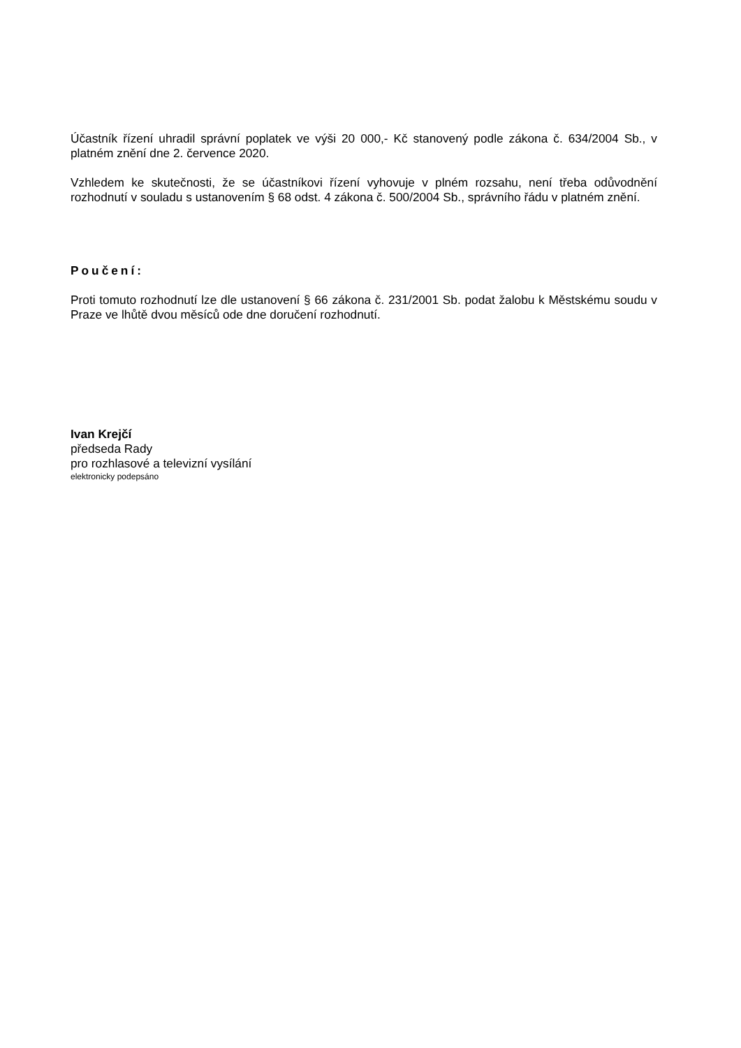Účastník řízení uhradil správní poplatek ve výši 20 000,- Kč stanovený podle zákona č. 634/2004 Sb., v platném znění dne 2. července 2020.
Vzhledem ke skutečnosti, že se účastníkovi řízení vyhovuje v plném rozsahu, není třeba odůvodnění rozhodnutí v souladu s ustanovením § 68 odst. 4 zákona č. 500/2004 Sb., správního řádu v platném znění.
Poučení:
Proti tomuto rozhodnutí lze dle ustanovení § 66 zákona č. 231/2001 Sb. podat žalobu k Městskému soudu v Praze ve lhůtě dvou měsíců ode dne doručení rozhodnutí.
Ivan Krejčí
předseda Rady
pro rozhlasové a televizní vysílání
elektronicky podepsáno